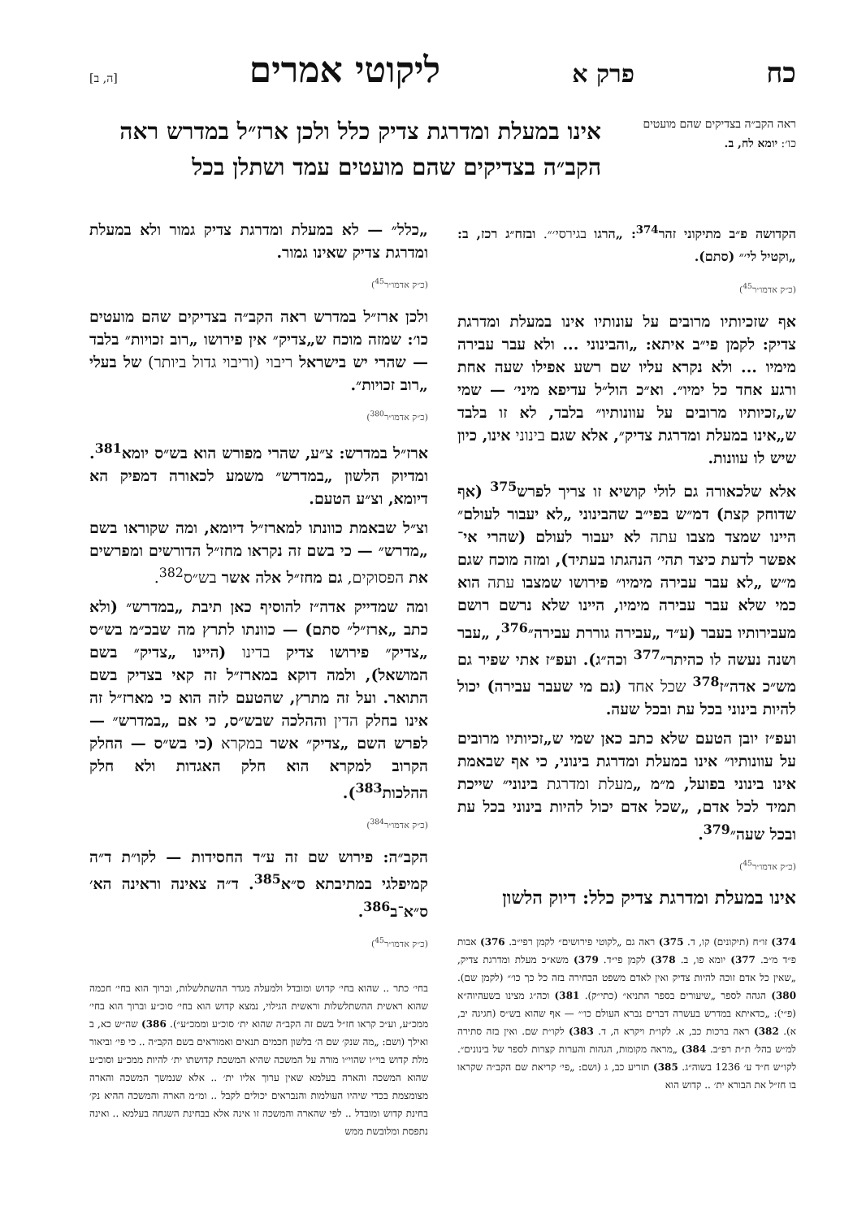כח פרק א ליקוטי אמרים [ה, ב]
ראה הקב״ה בצדיקים שהם מועטים כו׳: יומא לח, ב.
אינו במעלת ומדרגת צדיק כלל ולכן ארז״ל במדרש ראה הקב״ה בצדיקים שהם מועטים עמד ושתלן בכל
הקדושה פ״ב מתיקוני זהר<sup>374</sup>: „הרגו בגירסי׳״. ובזח״ג רכז, ב: „וקטיל לי׳״ (סתם).
(כ״ק אדמו״ר<sup>45</sup>)
אף שזכיותיו מרובים על עונותיו אינו במעלת ומדרגת צדיק: לקמן פי״ב איתא: „והבינוני ... ולא עבר עבירה מימיו ... ולא נקרא עליו שם רשע אפילו שעה אחת ורגע אחד כל ימיו״. וא״כ הול״ל עדיפא מיני׳ — שמי ש„זכיותיו מרובים על עוונותיו״ בלבד, לא זו בלבד ש„אינו במעלת ומדרגת צדיק״, אלא שגם בינוני אינו, כיון שיש לו עוונות.
אלא שלכאורה גם לולי קושיא זו צריך לפרש<sup>375</sup> (אף שדוחק קצת) דמ״ש בפי״ב שהבינוני „לא יעבור לעולם״ היינו שמצד מצבו עתה לא יעבור לעולם (שהרי אי־אפשר לדעת כיצד תהי׳ הנהגתו בעתיד), ומזה מוכח שגם מ״ש „לא עבר עבירה מימיו״ פירושו שמצבו עתה הוא כמי שלא עבר עבירה מימיו, היינו שלא נרשם רושם מעבירותיו בעבר (ע״ד „עבירה גוררת עבירה״<sup>376</sup>, „עבר ושנה נעשה לו כהיתר״<sup>377</sup> וכה״ג). ועפ״ז אתי שפיר גם מש״כ אדה״ז<sup>378</sup> שכל אחד (גם מי שעבר עבירה) יכול להיות בינוני בכל עת ובכל שעה.
ועפ״ז יובן הטעם שלא כתב כאן שמי ש„זכיותיו מרובים על עוונותיו״ אינו במעלת ומדרגת בינוני, כי אף שבאמת אינו בינוני בפועל, מ״מ „מעלת ומדרגת בינוני״ שייכת תמיד לכל אדם, „שכל אדם יכול להיות בינוני בכל עת ובכל שעה״<sup>379</sup>.
(כ״ק אדמו״ר<sup>45</sup>)
אינו במעלת ומדרגת צדיק כלל: דיוק הלשון
374) זו״ח (תיקונים) קו, ד. 375) ראה גם „לקוטי פירושים״ לקמן רפי״ב. 376) אבות פ״ד מ״ב. 377) יומא פו, ב. 378) לקמן פי״ד. 379) משא״כ מעלת ומדרגת צדיק, „שאין כל אדם זוכה להיות צדיק ואין לאדם משפט הבחירה בזה כל כך כו׳״ (לקמן שם). 380) הגהה לספר „שיעורים בספר התניא״ (כתי״ק). 381) וכה״ג מצינו בשעהיוה״א (פ״י): „כדאיתא במדרש בעשרה דברים נברא העולם כו׳״ — אף שהוא בש״ס (חגיגה יב, א). 382) ראה ברכות כב, א. לקו״ת ויקרא ה, ד. 383) לקו״ת שם. ואין בזה סתירה למ״ש בהל׳ ת״ת רפ״ב. 384) „מראה מקומות, הגהות והערות קצרות לספר של בינונים״. לקו״ש ח״ד ע׳ 1236 בשוה״ג. 385) תזריע כב, ג (ושם: „פי׳ קריאת שם הקב״ה שקראו בו חז״ל את הבורא ית׳ .. קדוש הוא
„כלל״ — לא במעלת ומדרגת צדיק גמור ולא במעלת ומדרגת צדיק שאינו גמור.
(כ״ק אדמו״ר<sup>45</sup>)
ולכן ארז״ל במדרש ראה הקב״ה בצדיקים שהם מועטים כו׳: שמזה מוכח ש„צדיק״ אין פירושו „רוב זכויות״ בלבד — שהרי יש בישראל ריבוי (וריבוי גדול ביותר) של בעלי „רוב זכויות״.
(כ״ק אדמו״ר<sup>380</sup>)
ארז״ל במדרש: צ״ע, שהרי מפורש הוא בש״ס יומא<sup>381</sup>. ומדיוק הלשון „במדרש״ משמע לכאורה דמפיק הא דיומא, וצ״ע הטעם.
וצ״ל שבאמת כוונתו למארז״ל דיומא, ומה שקוראו בשם „מדרש״ — כי בשם זה נקראו מחז״ל הדורשים ומפרשים את הפסוקים, גם מחז״ל אלה אשר בש״ס<sup>382</sup>.
ומה שמדייק אדה״ז להוסיף כאן תיבת „במדרש״ (ולא כתב „ארז״ל״ סתם) — כוונתו לתרץ מה שבכ״מ בש״ס „צדיק״ פירושו צדיק בדינו (היינו „צדיק״ בשם המושאל), ולמה דוקא במארז״ל זה קאי בצדיק בשם התואר. ועל זה מתרץ, שהטעם לזה הוא כי מארז״ל זה אינו בחלק הדין וההלכה שבש״ס, כי אם „במדרש״ — לפרש השם „צדיק״ אשר במקרא (כי בש״ס — החלק הקרוב למקרא הוא חלק האגדות ולא חלק ההלכות<sup>383</sup>).
(כ״ק אדמו״ר<sup>384</sup>)
הקב״ה: פירוש שם זה ע״ד החסידות — לקו״ת ד״ה קמיפלגי במתיבתא ס״א<sup>385</sup>. ד״ה צאינה וראינה הא׳ ס״א־ב<sup>386</sup>.
(כ״ק אדמו״ר<sup>45</sup>)
בחי׳ כתר .. שהוא בחי׳ קדוש ומובדל ולמעלה מגדר ההשתלשלות, וברוך הוא בחי׳ חכמה שהוא ראשית ההשתלשלות וראשית הגילוי, נמצא קדוש הוא בחי׳ סוכ״ע וברוך הוא בחי׳ ממכ״ע, וע״כ קראו חז״ל בשם זה הקב״ה שהוא ית׳ סוכ״ע וממכ״ע״). 386) שה״ש כא, ב ואילך (ושם: „מה שנק׳ שם ה׳ בלשון חכמים תנאים ואמוראים בשם הקב״ה .. כי פי׳ וביאור מלת קדוש בוי״ו שהוי״ו מורה על המשכה שהיא המשכת קדושתו ית׳ להיות ממכ״ע וסוכ״ע שהוא המשכה והארה בעלמא שאין ערוך אליו ית׳ .. אלא שנמשך המשכה והארה מצומצמת בכדי שיהיו העולמות והנבראים יכולים לקבל .. ומ״מ הארה והמשכה ההיא נק׳ בחינת קדוש ומובדל .. לפי שהארה והמשכה זו אינה אלא בבחינת השגחה בעלמא .. ואינה נתפסת ומלובשת ממש